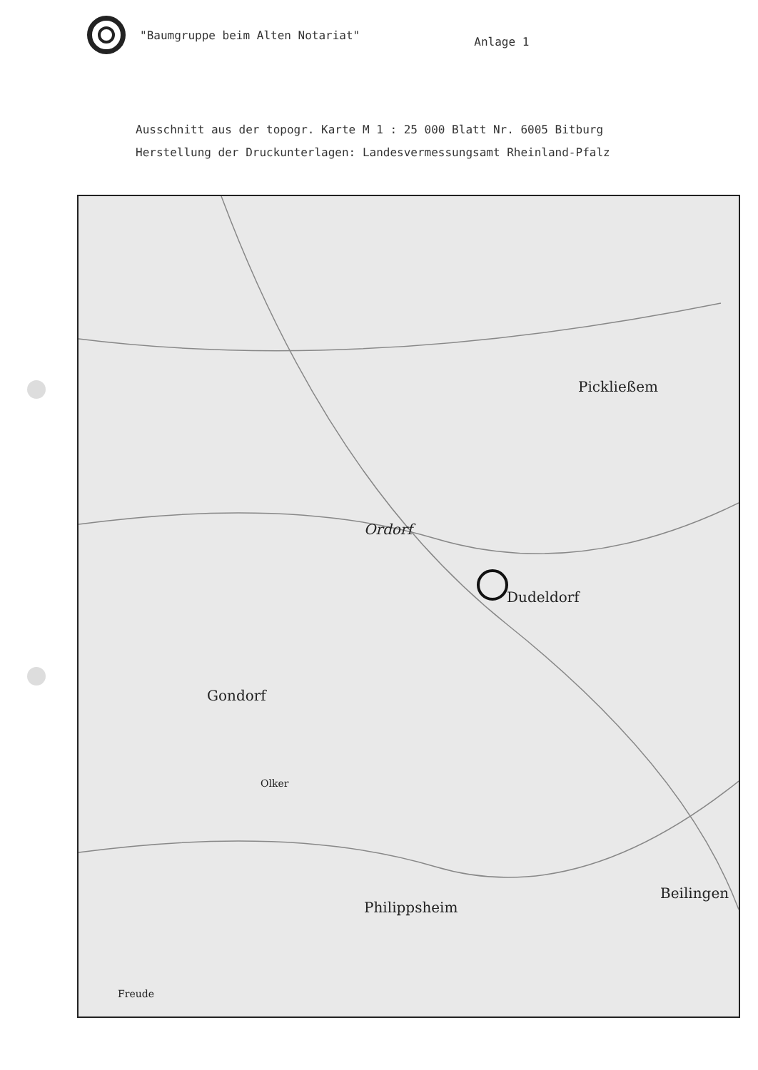"Baumgruppe beim Alten Notariat"
Anlage 1
Ausschnitt aus der topogr. Karte M 1 : 25 000 Blatt Nr. 6005 Bitburg
Herstellung der Druckunterlagen: Landesvermessungsamt Rheinland-Pfalz
Pickließem
Ordorf
Dudeldorf
Gondorf
Philippsheim
Beilingen
Olker
Freude